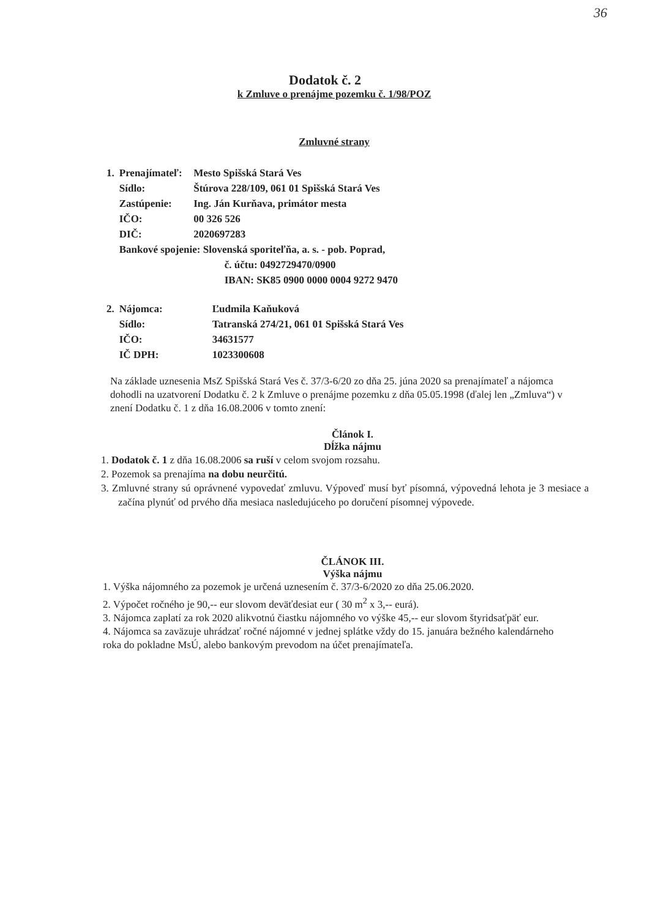36
Dodatok č. 2
k Zmluve o prenájme pozemku č. 1/98/POZ
Zmluvné strany
| 1. | Prenajímateľ: | Mesto Spišská Stará Ves |
| | Sídlo: | Štúrova 228/109, 061 01 Spišská Stará Ves |
| | Zastúpenie: | Ing. Ján Kurňava, primátor mesta |
| | IČO: | 00 326 526 |
| | DIČ: | 2020697283 |
| | Bankové spojenie: Slovenská sporiteľňa, a. s. - pob. Poprad, č. účtu: 0492729470/0900 IBAN: SK85 0900 0000 0004 9272 9470 | |
| 2. | Nájomca: | Ľudmila Kaňuková |
| | Sídlo: | Tatranská 274/21, 061 01 Spišská Stará Ves |
| | IČO: | 34631577 |
| | IČ DPH: | 1023300608 |
Na základe uznesenia MsZ Spišská Stará Ves č. 37/3-6/20 zo dňa 25. júna 2020 sa prenajímateľ a nájomca dohodli na uzatvorení Dodatku č. 2 k Zmluve o prenájme pozemku z dňa 05.05.1998 (ďalej len „Zmluva“) v znení Dodatku č. 1 z dňa 16.08.2006 v tomto znení:
Článok I.
Dĺžka nájmu
1. Dodatok č. 1 z dňa 16.08.2006 sa ruší v celom svojom rozsahu.
2. Pozemok sa prenajíma na dobu neurčitú.
3. Zmluvné strany sú oprávnené vypovedať zmluvu. Výpoveď musí byť písomná, výpovedná lehota je 3 mesiace a začína plynúť od prvého dňa mesiaca nasledujúceho po doručení písomnej výpovede.
ČLÁNOK III.
Výška nájmu
1. Výška nájomného za pozemok je určená uznesením č. 37/3-6/2020 zo dňa 25.06.2020.
2. Výpočet ročného je 90,-- eur slovom deväťdesiat eur ( 30 m<sup>2</sup> x 3,-- eurá).
3. Nájomca zaplatí za rok 2020 alikvotnú čiastku nájomného vo výške 45,-- eur slovom štyridsaťpäť eur.
4. Nájomca sa zaväzuje uhrádzať ročné nájomné v jednej splátke vždy do 15. januára bežného kalendárneho roka do pokladne MsÚ, alebo bankovým prevodom na účet prenajímateľa.